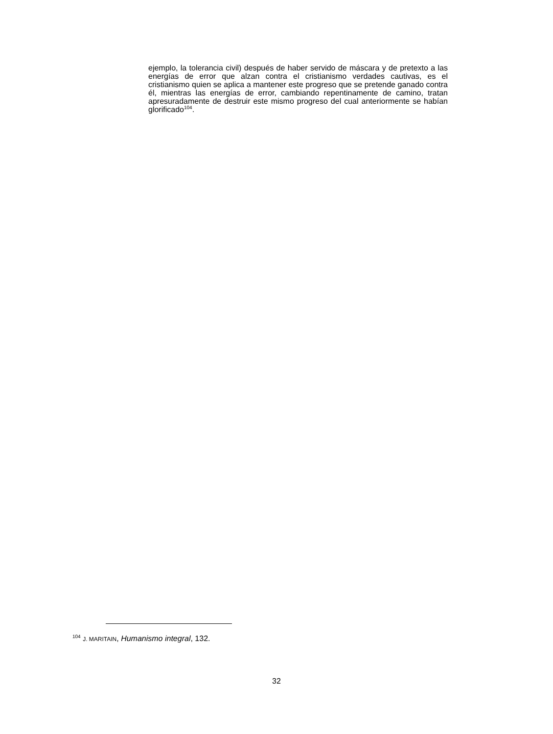ejemplo, la tolerancia civil) después de haber servido de máscara y de pretexto a las energías de error que alzan contra el cristianismo verdades cautivas, es el cristianismo quien se aplica a mantener este progreso que se pretende ganado contra él, mientras las energías de error, cambiando repentinamente de camino, tratan apresuradamente de destruir este mismo progreso del cual anteriormente se habían glorificado<sup>104</sup>.
<sup>104</sup> J. MARITAIN, Humanismo integral, 132.
32